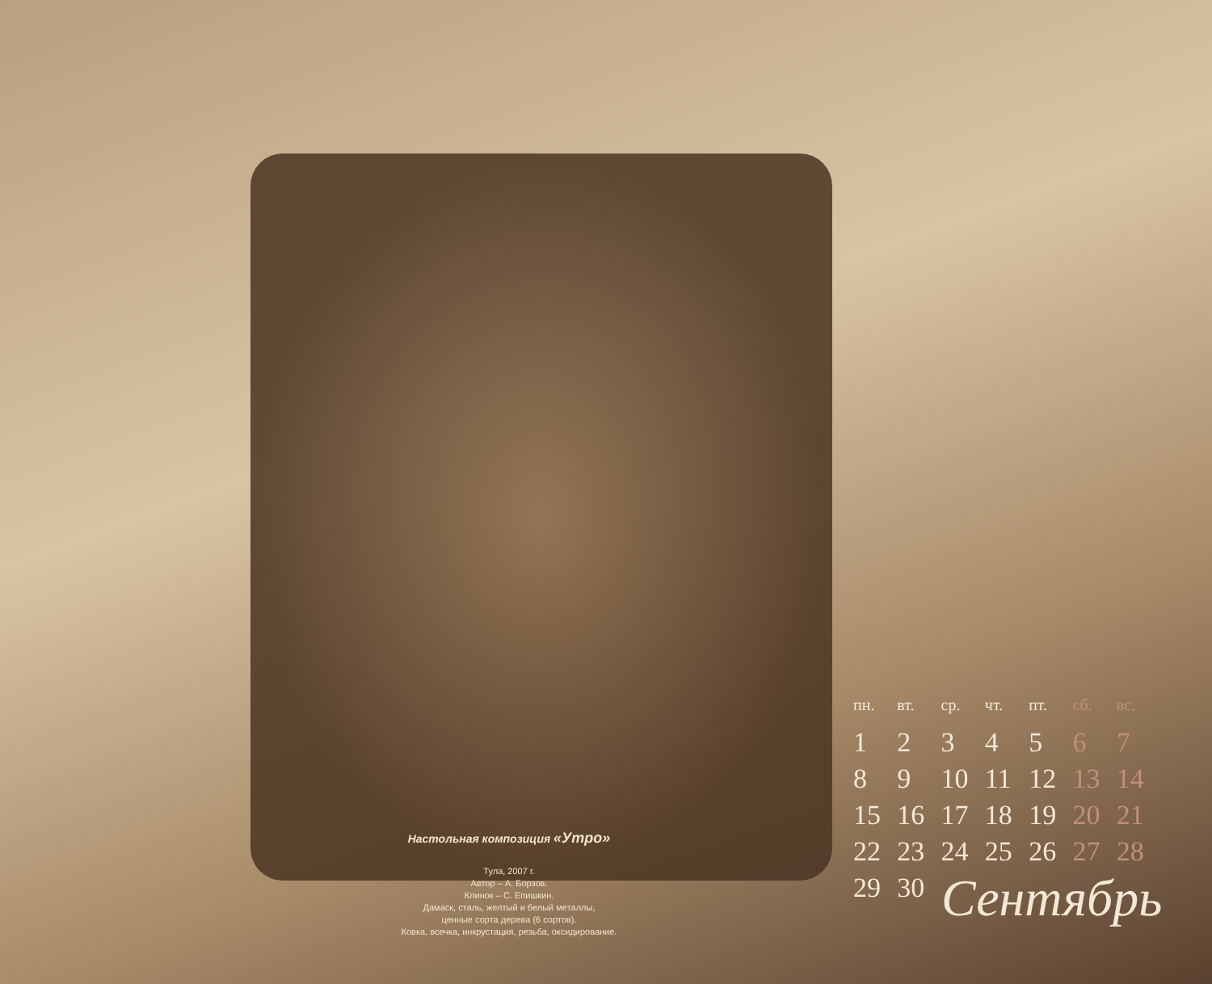Настольная композиция «Утро»
Тула, 2007 г.
Автор – А. Борзов.
Клинок – С. Епишкин.
Дамаск, сталь, желтый и белый металлы,
ценные сорта дерева (6 сортов).
Ковка, всечка, инкрустация, резьба, оксидирование.
| пн. | вт. | ср. | чт. | пт. | сб. | вс. |
| --- | --- | --- | --- | --- | --- | --- |
| 1 | 2 | 3 | 4 | 5 | 6 | 7 |
| 8 | 9 | 10 | 11 | 12 | 13 | 14 |
| 15 | 16 | 17 | 18 | 19 | 20 | 21 |
| 22 | 23 | 24 | 25 | 26 | 27 | 28 |
| 29 | 30 | | | | | |
Сентябрь